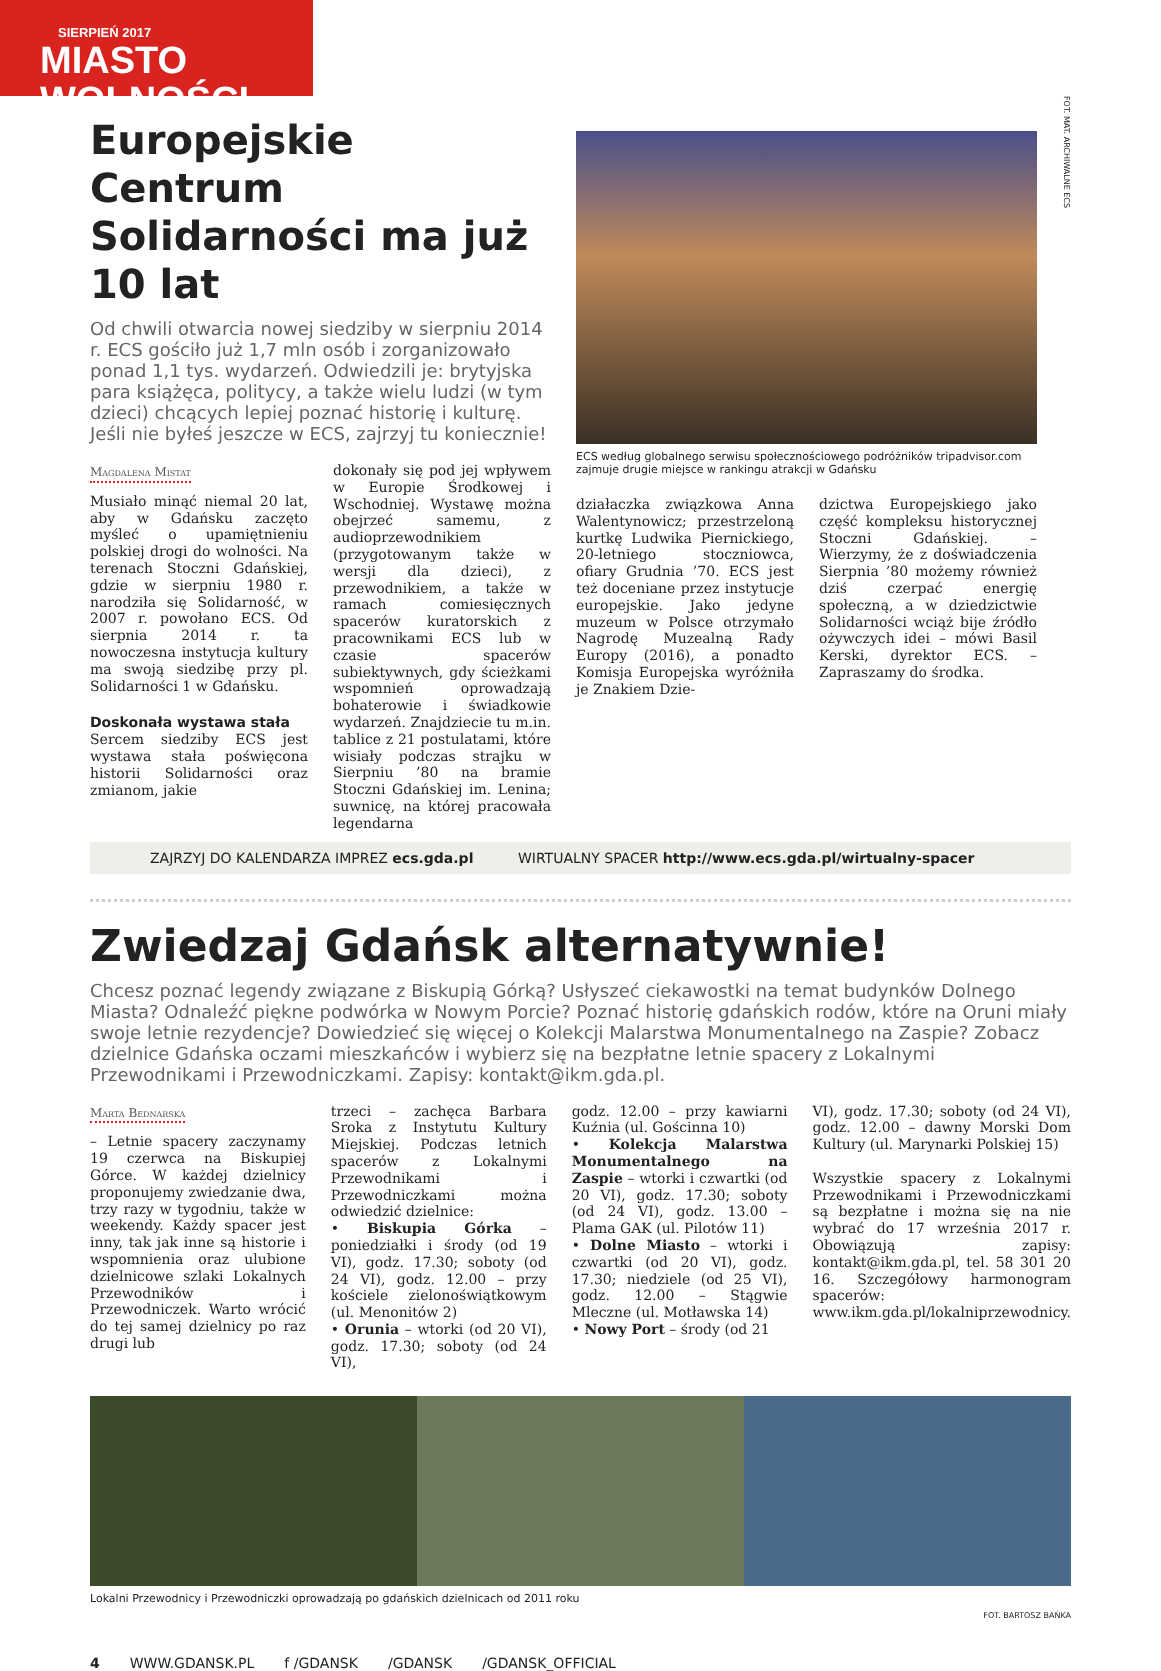SIERPIEŃ 2017
MIASTO WOLNOŚCI
Europejskie Centrum Solidarności ma już 10 lat
Od chwili otwarcia nowej siedziby w sierpniu 2014 r. ECS gościło już 1,7 mln osób i zorganizowało ponad 1,1 tys. wydarzeń. Odwiedzili je: brytyjska para książęca, politycy, a także wielu ludzi (w tym dzieci) chcących lepiej poznać historię i kulturę. Jeśli nie byłeś jeszcze w ECS, zajrzyj tu koniecznie!
Magdalena Mistat
Musiało minąć niemal 20 lat, aby w Gdańsku zaczęto myśleć o upamiętnieniu polskiej drogi do wolności. Na terenach Stoczni Gdańskiej, gdzie w sierpniu 1980 r. narodziła się Solidarność, w 2007 r. powołano ECS. Od sierpnia 2014 r. ta nowoczesna instytucja kultury ma swoją siedzibę przy pl. Solidarności 1 w Gdańsku.
Doskonała wystawa stała
Sercem siedziby ECS jest wystawa stała poświęcona historii Solidarności oraz zmianom, jakie
dokonały się pod jej wpływem w Europie Środkowej i Wschodniej. Wystawę można obejrzeć samemu, z audioprzewodnikiem (przygotowanym także w wersji dla dzieci), z przewodnikiem, a także w ramach comiesięcznych spacerów kuratorskich z pracownikami ECS lub w czasie spacerów subiektywnych, gdy ścieżkami wspomnień oprowadzają bohaterowie i świadkowie wydarzeń. Znajdziecie tu m.in. tablice z 21 postulatami, które wisiały podczas strajku w Sierpniu ’80 na bramie Stoczni Gdańskiej im. Lenina; suwnicę, na której pracowała legendarna
ECS według globalnego serwisu społecznościowego podróżników tripadvisor.com zajmuje drugie miejsce w rankingu atrakcji w Gdańsku
działaczka związkowa Anna Walentynowicz; przestrzeloną kurtkę Ludwika Piernickiego, 20-letniego stoczniowca, ofiary Grudnia ’70. ECS jest też doceniane przez instytucje europejskie. Jako jedyne muzeum w Polsce otrzymało Nagrodę Muzealną Rady Europy (2016), a ponadto Komisja Europejska wyróżniła je Znakiem Dzie-
dzictwa Europejskiego jako część kompleksu historycznej Stoczni Gdańskiej. – Wierzymy, że z doświadczenia Sierpnia ’80 możemy również dziś czerpać energię społeczną, a w dziedzictwie Solidarności wciąż bije źródło ożywczych idei – mówi Basil Kerski, dyrektor ECS. – Zapraszamy do środka.
FOT. MAT. ARCHIWALNE ECS
ZAJRZYJ DO KALENDARZA IMPREZ ecs.gda.pl WIRTUALNY SPACER http://www.ecs.gda.pl/wirtualny-spacer
Zwiedzaj Gdańsk alternatywnie!
Chcesz poznać legendy związane z Biskupią Górką? Usłyszeć ciekawostki na temat budynków Dolnego Miasta? Odnaleźć piękne podwórka w Nowym Porcie? Poznać historię gdańskich rodów, które na Oruni miały swoje letnie rezydencje? Dowiedzieć się więcej o Kolekcji Malarstwa Monumentalnego na Zaspie? Zobacz dzielnice Gdańska oczami mieszkańców i wybierz się na bezpłatne letnie spacery z Lokalnymi Przewodnikami i Przewodniczkami. Zapisy: kontakt@ikm.gda.pl.
Marta Bednarska
– Letnie spacery zaczynamy 19 czerwca na Biskupiej Górce. W każdej dzielnicy proponujemy zwiedzanie dwa, trzy razy w tygodniu, także w weekendy. Każdy spacer jest inny, tak jak inne są historie i wspomnienia oraz ulubione dzielnicowe szlaki Lokalnych Przewodników i Przewodniczek. Warto wrócić do tej samej dzielnicy po raz drugi lub
trzeci – zachęca Barbara Sroka z Instytutu Kultury Miejskiej. Podczas letnich spacerów z Lokalnymi Przewodnikami i Przewodniczkami można odwiedzić dzielnice:
• Biskupia Górka – poniedziałki i środy (od 19 VI), godz. 17.30; soboty (od 24 VI), godz. 12.00 – przy kościele zielonoświątkowym (ul. Menonitów 2)
• Orunia – wtorki (od 20 VI), godz. 17.30; soboty (od 24 VI),
godz. 12.00 – przy kawiarni Kuźnia (ul. Gościnna 10)
• Kolekcja Malarstwa Monumentalnego na Zaspie – wtorki i czwartki (od 20 VI), godz. 17.30; soboty (od 24 VI), godz. 13.00 – Plama GAK (ul. Pilotów 11)
• Dolne Miasto – wtorki i czwartki (od 20 VI), godz. 17.30; niedziele (od 25 VI), godz. 12.00 – Stągwie Mleczne (ul. Motławska 14)
• Nowy Port – środy (od 21
VI), godz. 17.30; soboty (od 24 VI), godz. 12.00 – dawny Morski Dom Kultury (ul. Marynarki Polskiej 15)
Wszystkie spacery z Lokalnymi Przewodnikami i Przewodniczkami są bezpłatne i można się na nie wybrać do 17 września 2017 r. Obowiązują zapisy: kontakt@ikm.gda.pl, tel. 58 301 20 16. Szczegółowy harmonogram spacerów: www.ikm.gda.pl/lokalniprzewodnicy.
Lokalni Przewodnicy i Przewodniczki oprowadzają po gdańskich dzielnicach od 2011 roku
FOT. BARTOSZ BAŃKA
4 WWW.GDANSK.PL f /GDANSK /GDANSK /GDANSK_OFFICIAL